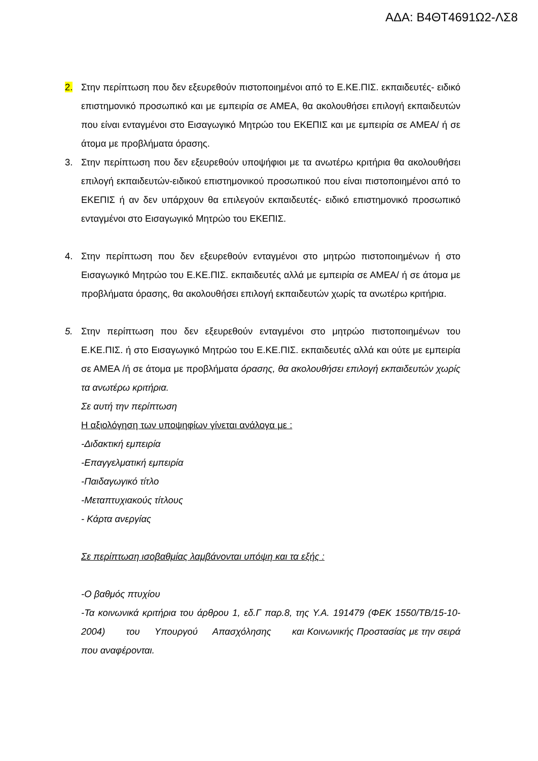ΑΔΑ: Β4ΘΤ4691Ω2-ΛΣ8
2. Στην περίπτωση που δεν εξευρεθούν πιστοποιημένοι από το Ε.ΚΕ.ΠΙΣ. εκπαιδευτές- ειδικό επιστημονικό προσωπικό και με εμπειρία σε ΑΜΕΑ, θα ακολουθήσει επιλογή εκπαιδευτών που είναι ενταγμένοι στο Εισαγωγικό Μητρώο του ΕΚΕΠΙΣ και με εμπειρία σε ΑΜΕΑ/ ή σε άτομα με προβλήματα όρασης.
3. Στην περίπτωση που δεν εξευρεθούν υποψήφιοι με τα ανωτέρω κριτήρια θα ακολουθήσει επιλογή εκπαιδευτών-ειδικού επιστημονικού προσωπικού που είναι πιστοποιημένοι από το ΕΚΕΠΙΣ ή αν δεν υπάρχουν θα επιλεγούν εκπαιδευτές- ειδικό επιστημονικό προσωπικό ενταγμένοι στο Εισαγωγικό Μητρώο του ΕΚΕΠΙΣ.
4. Στην περίπτωση που δεν εξευρεθούν ενταγμένοι στο μητρώο πιστοποιημένων ή στο Εισαγωγικό Μητρώο του Ε.ΚΕ.ΠΙΣ. εκπαιδευτές αλλά με εμπειρία σε ΑΜΕΑ/ ή σε άτομα με προβλήματα όρασης, θα ακολουθήσει επιλογή εκπαιδευτών χωρίς τα ανωτέρω κριτήρια.
5. Στην περίπτωση που δεν εξευρεθούν ενταγμένοι στο μητρώο πιστοποιημένων του Ε.ΚΕ.ΠΙΣ. ή στο Εισαγωγικό Μητρώο του Ε.ΚΕ.ΠΙΣ. εκπαιδευτές αλλά και ούτε με εμπειρία σε ΑΜΕΑ /ή σε άτομα με προβλήματα όρασης, θα ακολουθήσει επιλογή εκπαιδευτών χωρίς τα ανωτέρω κριτήρια.
Σε αυτή την περίπτωση
Η αξιολόγηση των υποψηφίων γίνεται ανάλογα με :
-Διδακτική εμπειρία
-Επαγγελματική εμπειρία
-Παιδαγωγικό τίτλο
-Μεταπτυχιακούς τίτλους
- Κάρτα ανεργίας
Σε περίπτωση ισοβαθμίας λαμβάνονται υπόψη και τα εξής :
-Ο βαθμός πτυχίου
-Τα κοινωνικά κριτήρια του άρθρου 1, εδ.Γ παρ.8, της Υ.Α. 191479 (ΦΕΚ 1550/ΤΒ/15-10-2004) του Υπουργού Απασχόλησης και Κοινωνικής Προστασίας με την σειρά που αναφέρονται.